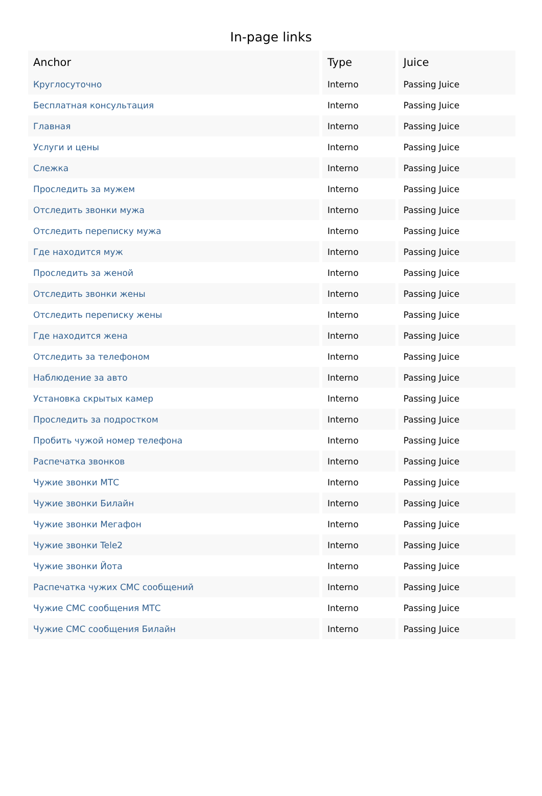In-page links
| Anchor | Type | Juice |
| --- | --- | --- |
| Круглосуточно | Interno | Passing Juice |
| Бесплатная консультация | Interno | Passing Juice |
| Главная | Interno | Passing Juice |
| Услуги и цены | Interno | Passing Juice |
| Слежка | Interno | Passing Juice |
| Проследить за мужем | Interno | Passing Juice |
| Отследить звонки мужа | Interno | Passing Juice |
| Отследить переписку мужа | Interno | Passing Juice |
| Где находится муж | Interno | Passing Juice |
| Проследить за женой | Interno | Passing Juice |
| Отследить звонки жены | Interno | Passing Juice |
| Отследить переписку жены | Interno | Passing Juice |
| Где находится жена | Interno | Passing Juice |
| Отследить за телефоном | Interno | Passing Juice |
| Наблюдение за авто | Interno | Passing Juice |
| Установка скрытых камер | Interno | Passing Juice |
| Проследить за подростком | Interno | Passing Juice |
| Пробить чужой номер телефона | Interno | Passing Juice |
| Распечатка звонков | Interno | Passing Juice |
| Чужие звонки МТС | Interno | Passing Juice |
| Чужие звонки Билайн | Interno | Passing Juice |
| Чужие звонки Мегафон | Interno | Passing Juice |
| Чужие звонки Tele2 | Interno | Passing Juice |
| Чужие звонки Йота | Interno | Passing Juice |
| Распечатка чужих СМС сообщений | Interno | Passing Juice |
| Чужие СМС сообщения МТС | Interno | Passing Juice |
| Чужие СМС сообщения Билайн | Interno | Passing Juice |